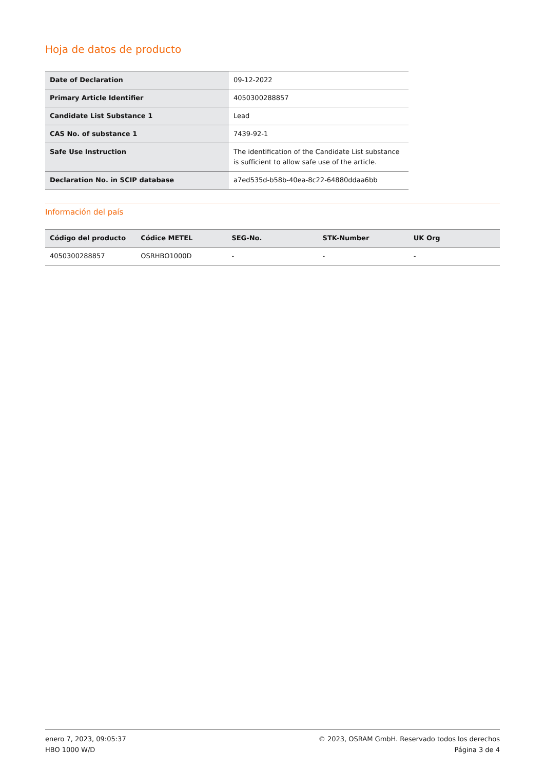Hoja de datos de producto
| Date of Declaration | 09-12-2022 |
| Primary Article Identifier | 4050300288857 |
| Candidate List Substance 1 | Lead |
| CAS No. of substance 1 | 7439-92-1 |
| Safe Use Instruction | The identification of the Candidate List substance is sufficient to allow safe use of the article. |
| Declaration No. in SCIP database | a7ed535d-b58b-40ea-8c22-64880ddaa6bb |
Información del país
| Código del producto | Códice METEL | SEG-No. | STK-Number | UK Org |
| --- | --- | --- | --- | --- |
| 4050300288857 | OSRHBO1000D | - | - | - |
enero 7, 2023, 09:05:37
HBO 1000 W/D
© 2023, OSRAM GmbH. Reservado todos los derechos
Página 3 de 4